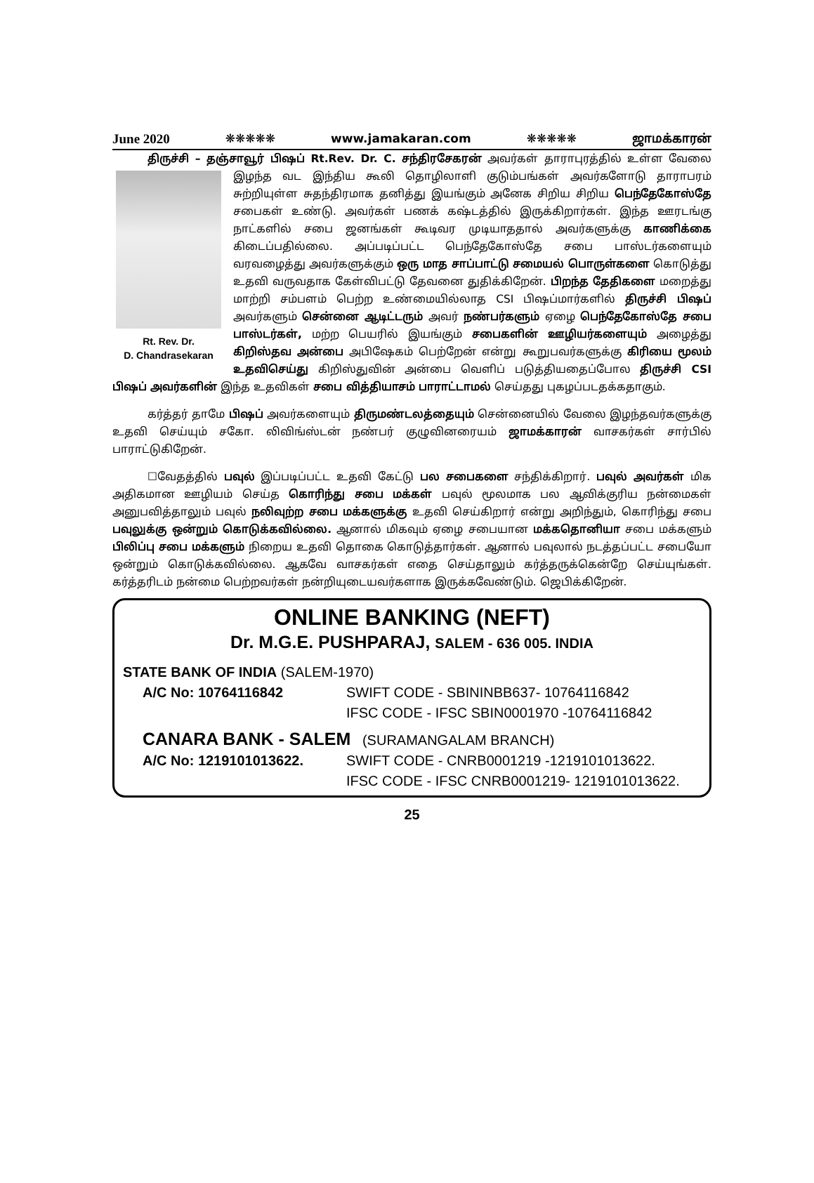June 2020 ❋❋❋❋❋ www.jamakaran.com ❋❋❋❋❋ ஜாமக்காரன்
திருச்சி – தஞ்சாவூர் பிஷப் Rt.Rev. Dr. C. சந்திரசேகரன் அவர்கள் தாராபுரத்தில் உள்ள வேலை இழந்த வட இந்திய கூலி தொழிலாளி குடும்பங்கள் அவர்களோடு தாராபரம் Rt. Rev. Dr.
D. Chandrasekaran சுற்றியுள்ள சுதந்திரமாக தனித்து இயங்கும் அனேக சிறிய சிறிய பெந்தேகோஸ்தே சபைகள் உண்டு. அவர்கள் பணக் கஷ்டத்தில் இருக்கிறார்கள். இந்த ஊரடங்கு நாட்களில் சபை ஜனங்கள் கூடிவர முடியாததால் அவர்களுக்கு காணிக்கை கிடைப்பதில்லை. அப்படிப்பட்ட பெந்தேகோஸ்தே சபை பாஸ்டர்களையும் வரவழைத்து அவர்களுக்கும் ஒரு மாத சாப்பாட்டு சமையல் பொருள்களை கொடுத்து உதவி வருவதாக கேள்விபட்டு தேவனை துதிக்கிறேன். பிறந்த தேதிகளை மறைத்து மாற்றி சம்பளம் பெற்ற உண்மையில்லாத CSI பிஷப்மார்களில் திருச்சி பிஷப் அவர்களும் சென்னை ஆடிட்டரும் அவர் நண்பர்களும் ஏழை பெந்தேகோஸ்தே சபை பாஸ்டர்கள், மற்ற பெயரில் இயங்கும் சபைகளின் ஊழியர்களையும் அழைத்து கிறிஸ்தவ அன்பை அபிஷேகம் பெற்றேன் என்று கூறுபவர்களுக்கு கிரியை மூலம் உதவிசெய்து கிறிஸ்துவின் அன்பை வெளிப் படுத்தியதைப்போல திருச்சி CSI பிஷப் அவர்களின் இந்த உதவிகள் சபை வித்தியாசம் பாராட்டாமல் செய்தது புகழப்படதக்கதாகும்.
கர்த்தர் தாமே பிஷப் அவர்களையும் திருமண்டலத்தையும் சென்னையில் வேலை இழந்தவர்களுக்கு உதவி செய்யும் சகோ. லிவிங்ஸ்டன் நண்பர் குழுவினரையம் ஜாமக்காரன் வாசகர்கள் சார்பில் பாராட்டுகிறேன்.
☐வேதத்தில் பவுல் இப்படிப்பட்ட உதவி கேட்டு பல சபைகளை சந்திக்கிறார். பவுல் அவர்கள் மிக அதிகமான ஊழியம் செய்த கொரிந்து சபை மக்கள் பவுல் மூலமாக பல ஆவிக்குரிய நன்மைகள் அனுபவித்தாலும் பவுல் நலிவுற்ற சபை மக்களுக்கு உதவி செய்கிறார் என்று அறிந்தும், கொரிந்து சபை பவுலுக்கு ஒன்றும் கொடுக்கவில்லை. ஆனால் மிகவும் ஏழை சபையான மக்கதொனியா சபை மக்களும் பிலிப்பு சபை மக்களும் நிறைய உதவி தொகை கொடுத்தார்கள். ஆனால் பவுலால் நடத்தப்பட்ட சபையோ ஒன்றும் கொடுக்கவில்லை. ஆகவே வாசகர்கள் எதை செய்தாலும் கர்த்தருக்கென்றே செய்யுங்கள். கர்த்தரிடம் நன்மை பெற்றவர்கள் நன்றியுடையவர்களாக இருக்கவேண்டும். ஜெபிக்கிறேன்.
ONLINE BANKING (NEFT)
Dr. M.G.E. PUSHPARAJ, SALEM - 636 005. INDIA
STATE BANK OF INDIA (SALEM-1970)
A/C No: 10764116842 SWIFT CODE - SBININBB637- 10764116842
IFSC CODE - IFSC SBIN0001970 -10764116842
CANARA BANK - SALEM (SURAMANGALAM BRANCH)
A/C No: 1219101013622. SWIFT CODE - CNRB0001219 -1219101013622.
IFSC CODE - IFSC CNRB0001219- 1219101013622.
25